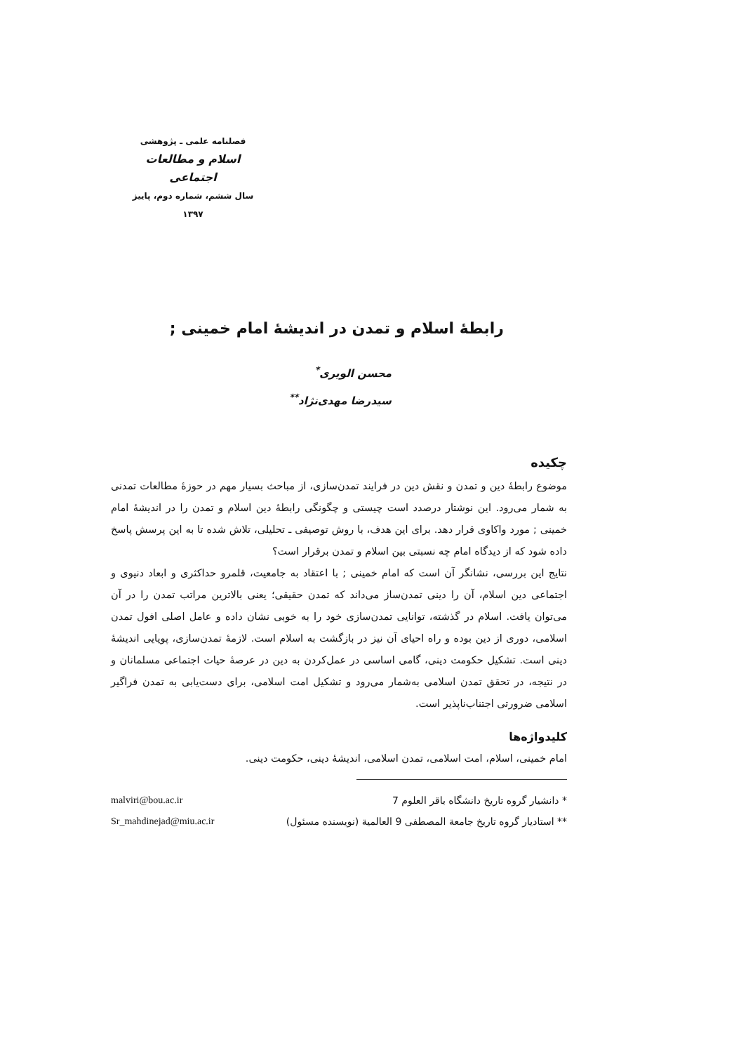فصلنامه علمی ـ پژوهشی
اسلام و مطالعات اجتماعی
سال ششم، شماره دوم، پاییز ۱۳۹۷
رابطۀ اسلام و تمدن در اندیشۀ امام خمینی ;
محسن الویری<sup>*</sup>
سیدرضا مهدی‌نژاد<sup>**</sup>
چکیده
موضوع رابطۀ دین و تمدن و نقش دین در فرایند تمدن‌سازی، از مباحث بسیار مهم در حوزۀ مطالعات تمدنی به شمار می‌رود. این نوشتار درصدد است چیستی و چگونگی رابطۀ دین اسلام و تمدن را در اندیشۀ امام خمینی ; مورد واکاوی قرار دهد. برای این هدف، با روش توصیفی ـ تحلیلی، تلاش شده تا به این پرسش پاسخ داده شود که از دیدگاه امام چه نسبتی بین اسلام و تمدن برقرار است؟
نتایج این بررسی، نشانگر آن است که امام خمینی ; با اعتقاد به جامعیت، قلمرو حداکثری و ابعاد دنیوی و اجتماعی دین اسلام، آن را دینی تمدن‌ساز می‌داند که تمدن حقیقی؛ یعنی بالاترین مراتب تمدن را در آن می‌توان یافت. اسلام در گذشته، توانایی تمدن‌سازی خود را به خوبی نشان داده و عامل اصلی افول تمدن اسلامی، دوری از دین بوده و راه احیای آن نیز در بازگشت به اسلام است. لازمۀ تمدن‌سازی، پویایی اندیشۀ دینی است. تشکیل حکومت دینی، گامی اساسی در عمل‌کردن به دین در عرصۀ حیات اجتماعی مسلمانان و در نتیجه، در تحقق تمدن اسلامی به‌شمار می‌رود و تشکیل امت اسلامی، برای دست‌یابی به تمدن فراگیر اسلامی ضرورتی اجتناب‌ناپذیر است.
کلیدواژه‌ها
امام خمینی، اسلام، امت اسلامی، تمدن اسلامی، اندیشۀ دینی، حکومت دینی.
* دانشیار گروه تاریخ دانشگاه باقر العلوم 7 malviri@bou.ac.ir
** استادیار گروه تاریخ جامعة المصطفی 9 العالمیة (نویسنده مسئول) Sr_mahdinejad@miu.ac.ir